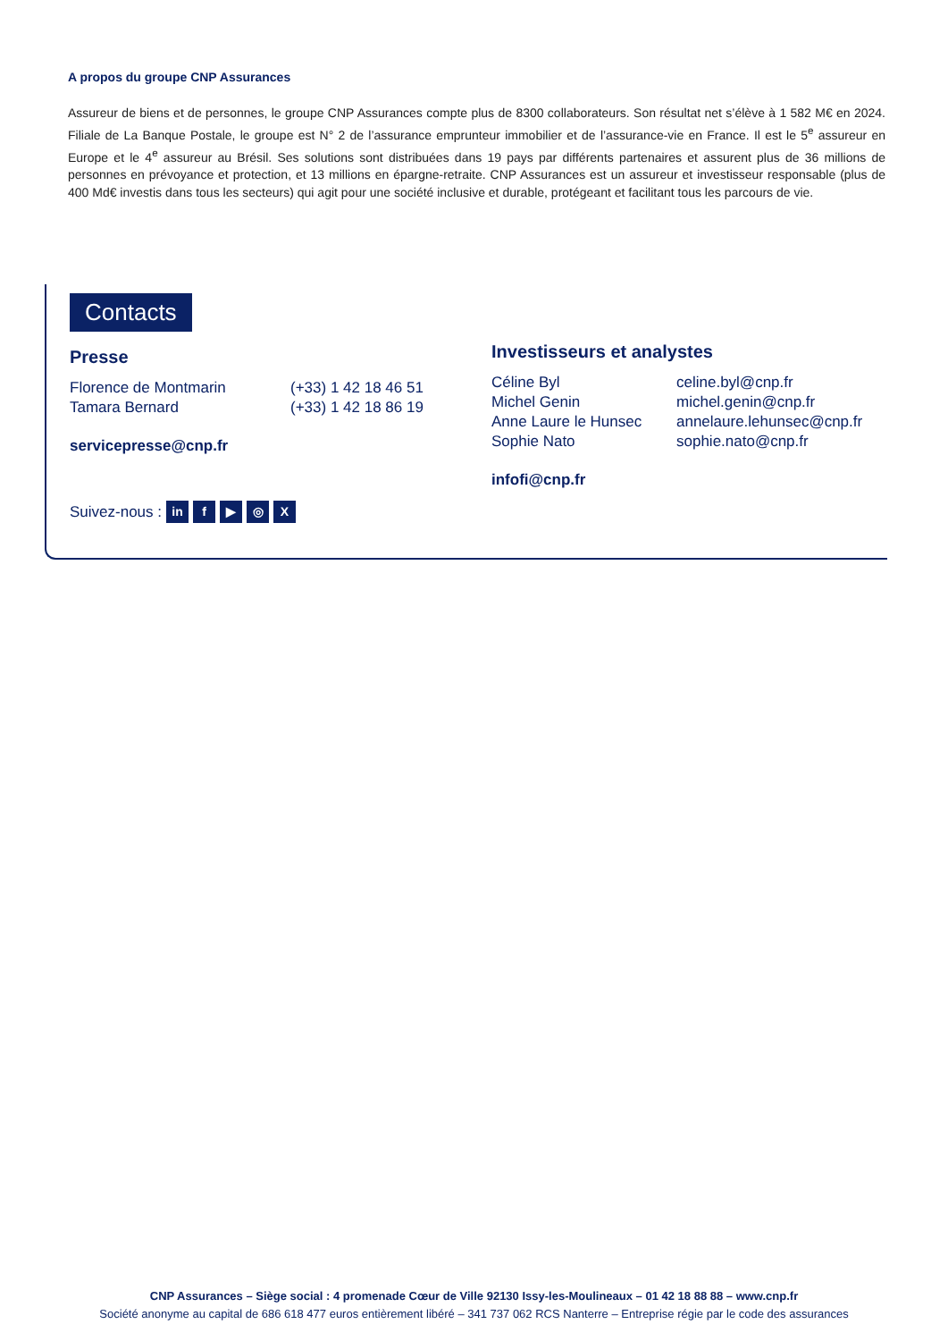A propos du groupe CNP Assurances
Assureur de biens et de personnes, le groupe CNP Assurances compte plus de 8300 collaborateurs. Son résultat net s’élève à 1 582 M€ en 2024. Filiale de La Banque Postale, le groupe est N° 2 de l’assurance emprunteur immobilier et de l’assurance-vie en France. Il est le 5<sup>e</sup> assureur en Europe et le 4<sup>e</sup> assureur au Brésil. Ses solutions sont distribuées dans 19 pays par différents partenaires et assurent plus de 36 millions de personnes en prévoyance et protection, et 13 millions en épargne-retraite. CNP Assurances est un assureur et investisseur responsable (plus de 400 Md€ investis dans tous les secteurs) qui agit pour une société inclusive et durable, protégeant et facilitant tous les parcours de vie.
Contacts
Presse
| Florence de Montmarin | (+33) 1 42 18 46 51 |
| Tamara Bernard | (+33) 1 42 18 86 19 |
servicepresse@cnp.fr
Investisseurs et analystes
| Céline Byl | celine.byl@cnp.fr |
| Michel Genin | michel.genin@cnp.fr |
| Anne Laure le Hunsec | annelaure.lehunsec@cnp.fr |
| Sophie Nato | sophie.nato@cnp.fr |
infofi@cnp.fr
Suivez-nous : in f ▶ ◎ X
CNP Assurances – Siège social : 4 promenade Cœur de Ville 92130 Issy-les-Moulineaux – 01 42 18 88 88 – www.cnp.fr
Société anonyme au capital de 686 618 477 euros entièrement libéré – 341 737 062 RCS Nanterre – Entreprise régie par le code des assurances